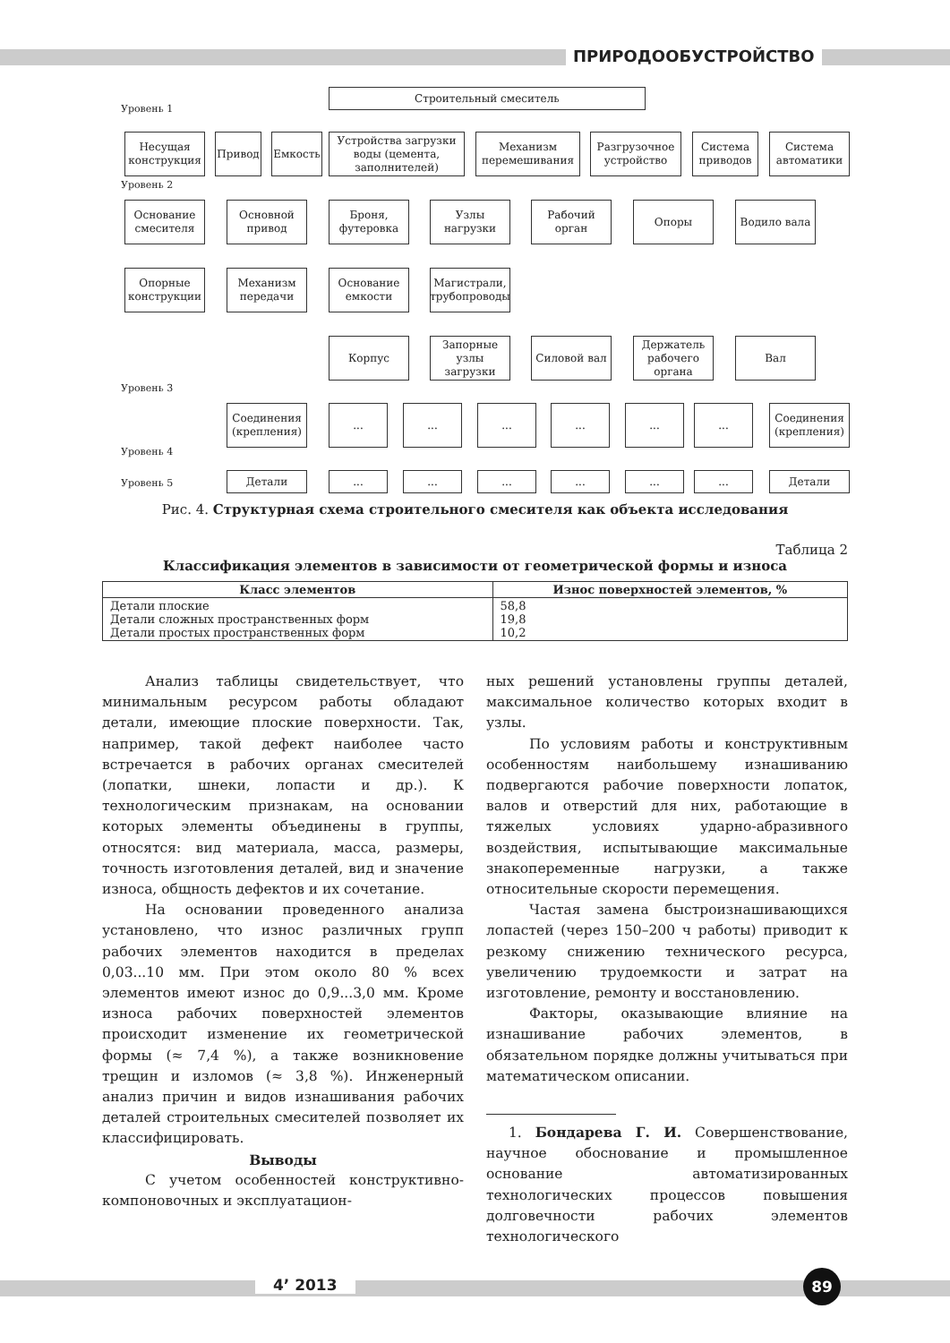ПРИРОДООБУСТРОЙСТВО
Строительный смеситель
Уровень 1
Несущая конструкция
Привод Емкость
Устройства загрузки воды (цемента, заполнителей)
Механизм перемешивания
Разгрузочное устройство
Система приводов
Система автоматики
Уровень 2
Основание смесителя
Основной привод
Броня, футеровка
Узлы нагрузки
Рабочий орган
Опоры Водило вала
Опорные конструкции
Механизм передачи
Основание емкости
Магистрали, трубопроводы
Корпус
Запорные узлы загрузки
Силовой вал
Держатель рабочего органа
Вал
Уровень 3
Соединения (крепления)
... ... ... ... ... ...
Соединения (крепления)
Уровень 4
Уровень 5
Детали ... ... ... ... ... ... Детали
Рис. 4. Структурная схема строительного смесителя как объекта исследования
Таблица 2
Классификация элементов в зависимости от геометрической формы и износа
| Класс элементов | Износ поверхностей элементов, % |
| --- | --- |
| Детали плоские Детали сложных пространственных форм Детали простых пространственных форм | 58,8 19,8 10,2 |
Анализ таблицы свидетельствует, что минимальным ресурсом работы обладают детали, имеющие плоские поверхности. Так, например, такой дефект наиболее часто встречается в рабочих органах смесителей (лопатки, шнеки, лопасти и др.). К технологическим признакам, на основании которых элементы объединены в группы, относятся: вид материала, масса, размеры, точность изготовления деталей, вид и значение износа, общность дефектов и их сочетание.
На основании проведенного анализа установлено, что износ различных групп рабочих элементов находится в пределах 0,03...10 мм. При этом около 80 % всех элементов имеют износ до 0,9...3,0 мм. Кроме износа рабочих поверхностей элементов происходит изменение их геометрической формы (≈ 7,4 %), а также возникновение трещин и изломов (≈ 3,8 %). Инженерный анализ причин и видов изнашивания рабочих деталей строительных смесителей позволяет их классифицировать.
Выводы
С учетом особенностей конструктивно-компоновочных и эксплуатацион-
ных решений установлены группы деталей, максимальное количество которых входит в узлы.
По условиям работы и конструктивным особенностям наибольшему изнашиванию подвергаются рабочие поверхности лопаток, валов и отверстий для них, работающие в тяжелых условиях ударно-абразивного воздействия, испытывающие максимальные знакопеременные нагрузки, а также относительные скорости перемещения.
Частая замена быстроизнашивающихся лопастей (через 150–200 ч работы) приводит к резкому снижению технического ресурса, увеличению трудоемкости и затрат на изготовление, ремонту и восстановлению.
Факторы, оказывающие влияние на изнашивание рабочих элементов, в обязательном порядке должны учитываться при математическом описании.
1. Бондарева Г. И. Совершенствование, научное обоснование и промышленное основание автоматизированных технологических процессов повышения долговечности рабочих элементов технологического
4’ 2013 89